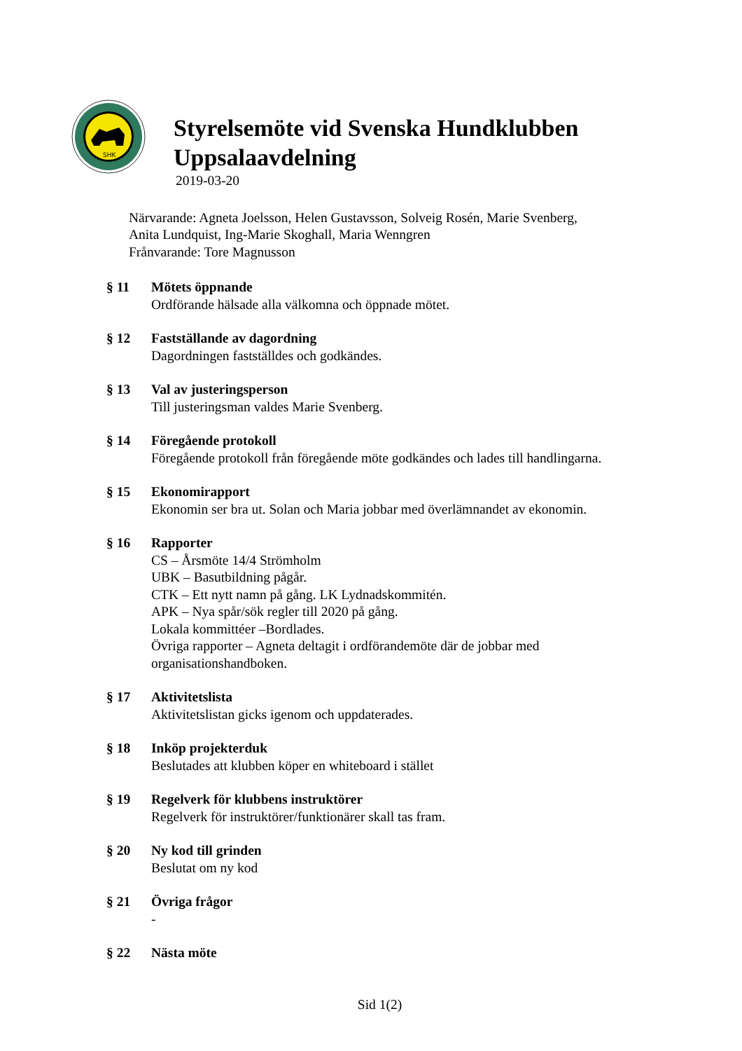SHK
Styrelsemöte vid Svenska Hundklubben
Uppsalaavdelning
2019-03-20
Närvarande: Agneta Joelsson, Helen Gustavsson, Solveig Rosén, Marie Svenberg,
Anita Lundquist, Ing-Marie Skoghall, Maria Wenngren
Frånvarande: Tore Magnusson
§ 11 Mötets öppnande
Ordförande hälsade alla välkomna och öppnade mötet.
§ 12 Fastställande av dagordning
Dagordningen fastställdes och godkändes.
§ 13 Val av justeringsperson
Till justeringsman valdes Marie Svenberg.
§ 14 Föregående protokoll
Föregående protokoll från föregående möte godkändes och lades till handlingarna.
§ 15 Ekonomirapport
Ekonomin ser bra ut. Solan och Maria jobbar med överlämnandet av ekonomin.
§ 16 Rapporter
CS – Årsmöte 14/4 Strömholm
UBK – Basutbildning pågår.
CTK – Ett nytt namn på gång. LK Lydnadskommitén.
APK – Nya spår/sök regler till 2020 på gång.
Lokala kommittéer –Bordlades.
Övriga rapporter – Agneta deltagit i ordförandemöte där de jobbar med
organisationshandboken.
§ 17 Aktivitetslista
Aktivitetslistan gicks igenom och uppdaterades.
§ 18 Inköp projekterduk
Beslutades att klubben köper en whiteboard i stället
§ 19 Regelverk för klubbens instruktörer
Regelverk för instruktörer/funktionärer skall tas fram.
§ 20 Ny kod till grinden
Beslutat om ny kod
§ 21 Övriga frågor
-
§ 22 Nästa möte
Sid 1(2)